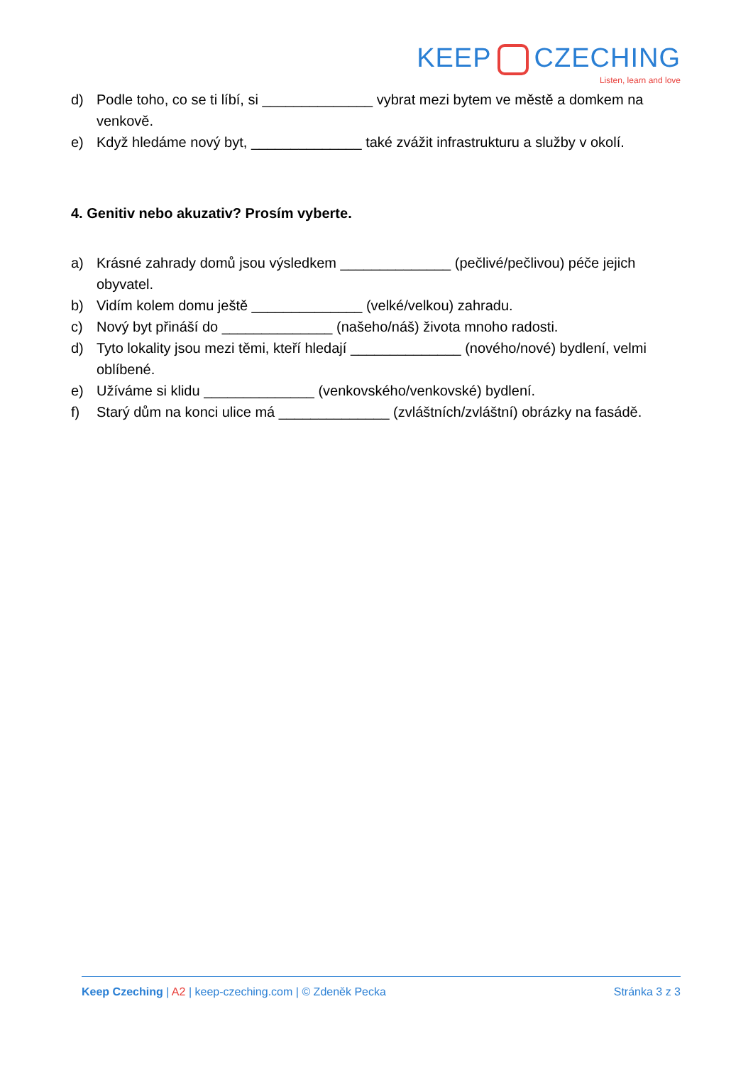KEEP CZECHING
Listen, learn and love
d) Podle toho, co se ti líbí, si ______________ vybrat mezi bytem ve městě a domkem na venkově.
e) Když hledáme nový byt, ______________ také zvážit infrastrukturu a služby v okolí.
4. Genitiv nebo akuzativ? Prosím vyberte.
a) Krásné zahrady domů jsou výsledkem ______________ (pečlivé/pečlivou) péče jejich obyvatel.
b) Vidím kolem domu ještě ______________ (velké/velkou) zahradu.
c) Nový byt přináší do ______________ (našeho/náš) života mnoho radosti.
d) Tyto lokality jsou mezi těmi, kteří hledají ______________ (nového/nové) bydlení, velmi oblíbené.
e) Užíváme si klidu ______________ (venkovského/venkovské) bydlení.
f) Starý dům na konci ulice má ______________ (zvláštních/zvláštní) obrázky na fasádě.
Keep Czeching | A2 | keep-czeching.com | © Zdeněk Pecka Stránka 3 z 3